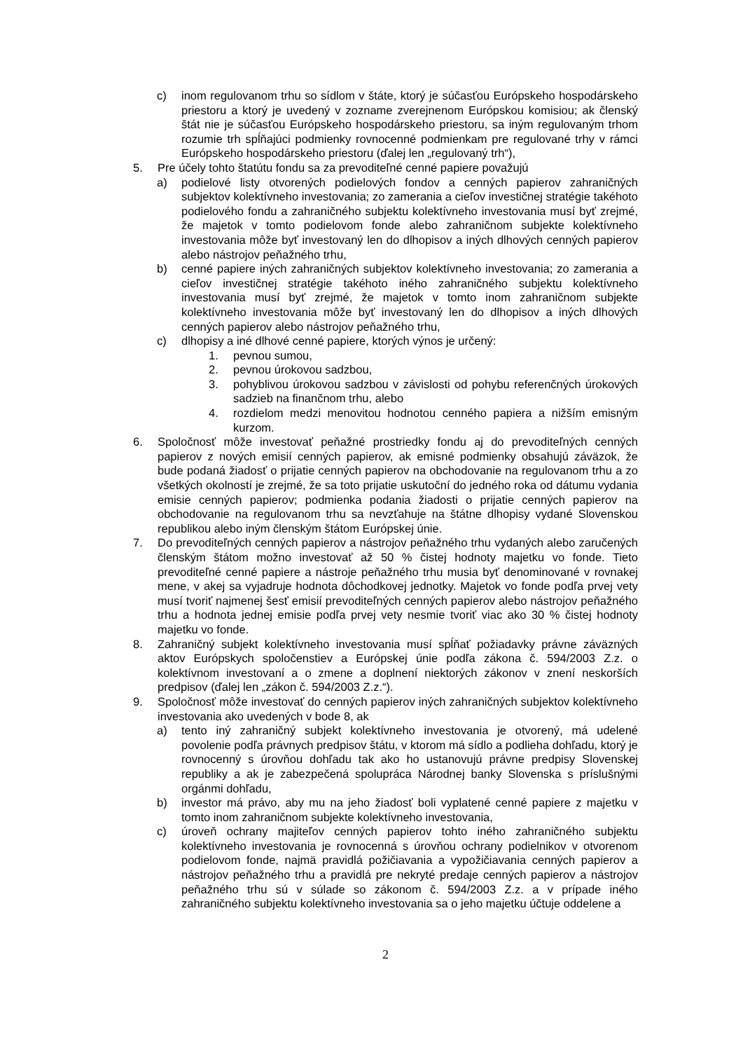c) inom regulovanom trhu so sídlom v štáte, ktorý je súčasťou Európskeho hospodárskeho priestoru a ktorý je uvedený v zozname zverejnenom Európskou komisiou; ak členský štát nie je súčasťou Európskeho hospodárskeho priestoru, sa iným regulovaným trhom rozumie trh spĺňajúci podmienky rovnocenné podmienkam pre regulované trhy v rámci Európskeho hospodárskeho priestoru (ďalej len „regulovaný trh“),
5. Pre účely tohto štatútu fondu sa za prevoditeľné cenné papiere považujú
a) podielové listy otvorených podielových fondov a cenných papierov zahraničných subjektov kolektívneho investovania; zo zamerania a cieľov investičnej stratégie takéhoto podielového fondu a zahraničného subjektu kolektívneho investovania musí byť zrejmé, že majetok v tomto podielovom fonde alebo zahraničnom subjekte kolektívneho investovania môže byť investovaný len do dlhopisov a iných dlhových cenných papierov alebo nástrojov peňažného trhu,
b) cenné papiere iných zahraničných subjektov kolektívneho investovania; zo zamerania a cieľov investičnej stratégie takéhoto iného zahraničného subjektu kolektívneho investovania musí byť zrejmé, že majetok v tomto inom zahraničnom subjekte kolektívneho investovania môže byť investovaný len do dlhopisov a iných dlhových cenných papierov alebo nástrojov peňažného trhu,
c) dlhopisy a iné dlhové cenné papiere, ktorých výnos je určený:
1. pevnou sumou,
2. pevnou úrokovou sadzbou,
3. pohyblivou úrokovou sadzbou v závislosti od pohybu referenčných úrokových sadzieb na finančnom trhu, alebo
4. rozdielom medzi menovitou hodnotou cenného papiera a nižším emisným kurzom.
6. Spoločnosť môže investovať peňažné prostriedky fondu aj do prevoditeľných cenných papierov z nových emisií cenných papierov, ak emisné podmienky obsahujú záväzok, že bude podaná žiadosť o prijatie cenných papierov na obchodovanie na regulovanom trhu a zo všetkých okolností je zrejmé, že sa toto prijatie uskutoční do jedného roka od dátumu vydania emisie cenných papierov; podmienka podania žiadosti o prijatie cenných papierov na obchodovanie na regulovanom trhu sa nevzťahuje na štátne dlhopisy vydané Slovenskou republikou alebo iným členským štátom Európskej únie.
7. Do prevoditeľných cenných papierov a nástrojov peňažného trhu vydaných alebo zaručených členským štátom možno investovať až 50 % čistej hodnoty majetku vo fonde. Tieto prevoditeľné cenné papiere a nástroje peňažného trhu musia byť denominované v rovnakej mene, v akej sa vyjadruje hodnota dôchodkovej jednotky. Majetok vo fonde podľa prvej vety musí tvoriť najmenej šesť emisií prevoditeľných cenných papierov alebo nástrojov peňažného trhu a hodnota jednej emisie podľa prvej vety nesmie tvoriť viac ako 30 % čistej hodnoty majetku vo fonde.
8. Zahraničný subjekt kolektívneho investovania musí spĺňať požiadavky právne záväzných aktov Európskych spoločenstiev a Európskej únie podľa zákona č. 594/2003 Z.z. o kolektívnom investovaní a o zmene a doplnení niektorých zákonov v znení neskorších predpisov (ďalej len „zákon č. 594/2003 Z.z.“).
9. Spoločnosť môže investovať do cenných papierov iných zahraničných subjektov kolektívneho investovania ako uvedených v bode 8, ak
a) tento iný zahraničný subjekt kolektívneho investovania je otvorený, má udelené povolenie podľa právnych predpisov štátu, v ktorom má sídlo a podlieha dohľadu, ktorý je rovnocenný s úrovňou dohľadu tak ako ho ustanovujú právne predpisy Slovenskej republiky a ak je zabezpečená spolupráca Národnej banky Slovenska s príslušnými orgánmi dohľadu,
b) investor má právo, aby mu na jeho žiadosť boli vyplatené cenné papiere z majetku v tomto inom zahraničnom subjekte kolektívneho investovania,
c) úroveň ochrany majiteľov cenných papierov tohto iného zahraničného subjektu kolektívneho investovania je rovnocenná s úrovňou ochrany podielnikov v otvorenom podielovom fonde, najmä pravidlá požičiavania a vypožičiavania cenných papierov a nástrojov peňažného trhu a pravidlá pre nekryté predaje cenných papierov a nástrojov peňažného trhu sú v súlade so zákonom č. 594/2003 Z.z. a v prípade iného zahraničného subjektu kolektívneho investovania sa o jeho majetku účtuje oddelene a
2